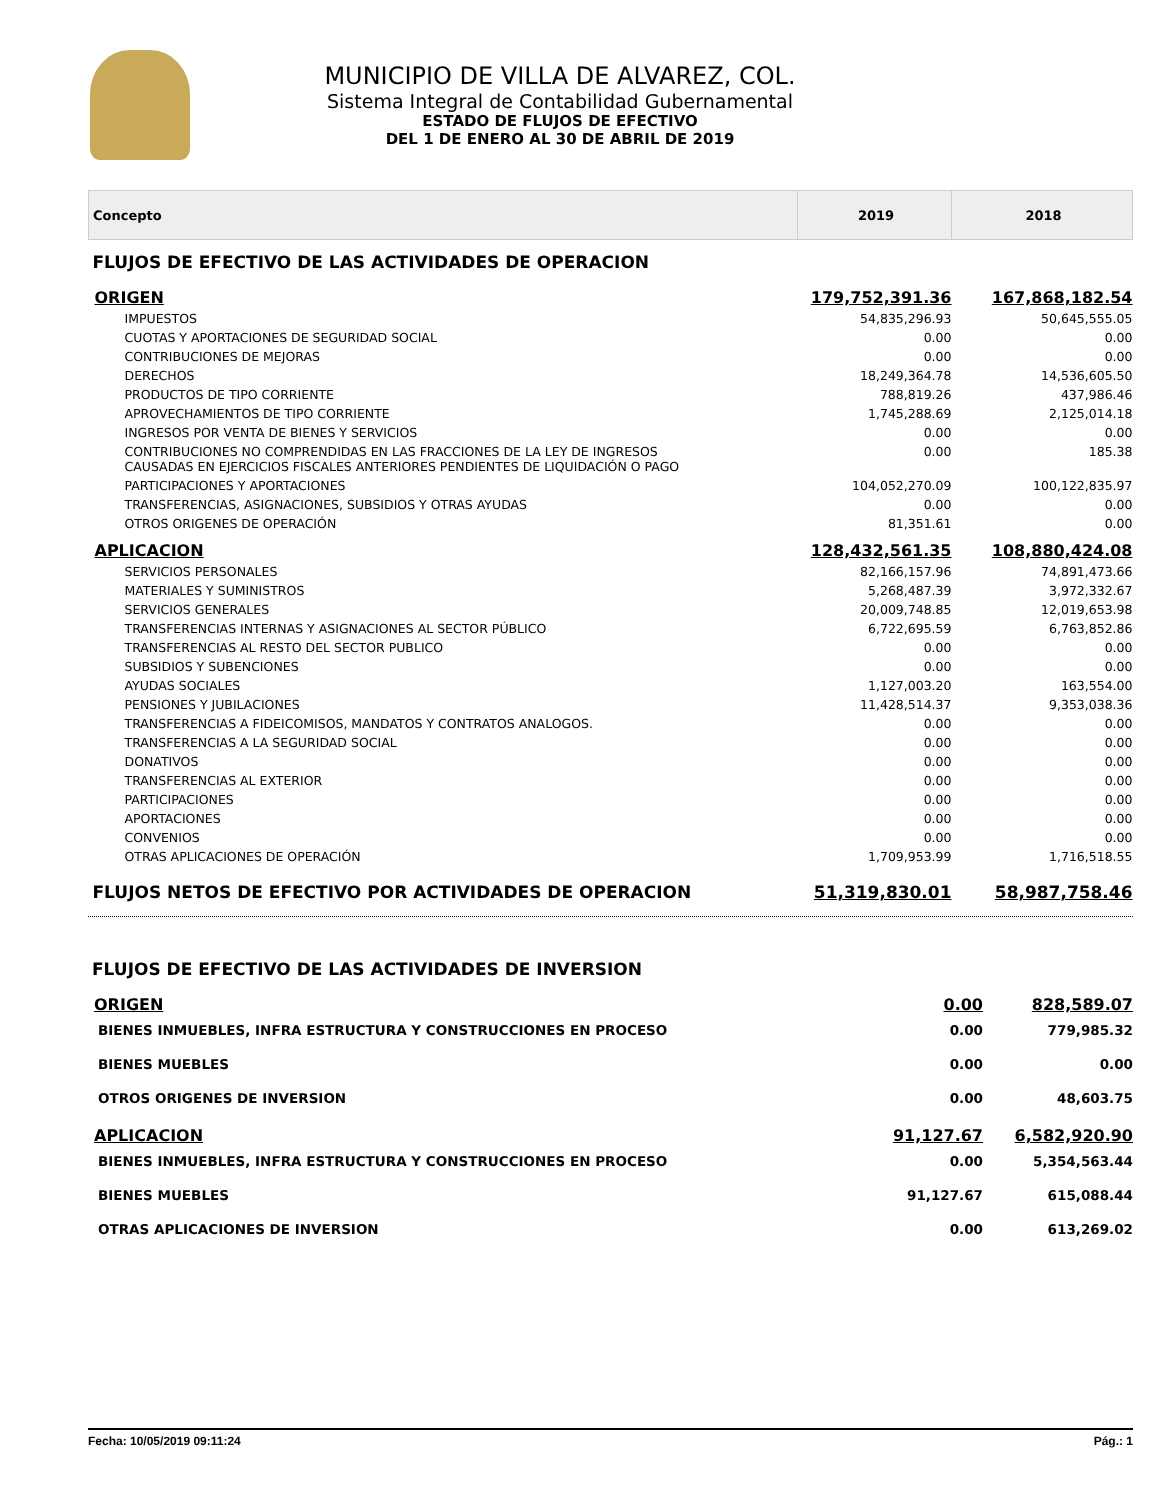MUNICIPIO DE VILLA DE ALVAREZ, COL.
Sistema Integral de Contabilidad Gubernamental
ESTADO DE FLUJOS DE EFECTIVO
DEL 1 DE ENERO AL 30 DE ABRIL DE 2019
| Concepto | 2019 | 2018 |
| --- | --- | --- |
| FLUJOS DE EFECTIVO DE LAS ACTIVIDADES DE OPERACION | | |
| ORIGEN | 179,752,391.36 | 167,868,182.54 |
| IMPUESTOS | 54,835,296.93 | 50,645,555.05 |
| CUOTAS Y APORTACIONES DE SEGURIDAD SOCIAL | 0.00 | 0.00 |
| CONTRIBUCIONES DE MEJORAS | 0.00 | 0.00 |
| DERECHOS | 18,249,364.78 | 14,536,605.50 |
| PRODUCTOS DE TIPO CORRIENTE | 788,819.26 | 437,986.46 |
| APROVECHAMIENTOS DE TIPO CORRIENTE | 1,745,288.69 | 2,125,014.18 |
| INGRESOS POR VENTA DE BIENES Y SERVICIOS | 0.00 | 0.00 |
| CONTRIBUCIONES NO COMPRENDIDAS EN LAS FRACCIONES DE LA LEY DE INGRESOS CAUSADAS EN EJERCICIOS FISCALES ANTERIORES PENDIENTES DE LIQUIDACIÓN O PAGO | 0.00 | 185.38 |
| PARTICIPACIONES Y APORTACIONES | 104,052,270.09 | 100,122,835.97 |
| TRANSFERENCIAS, ASIGNACIONES, SUBSIDIOS Y OTRAS AYUDAS | 0.00 | 0.00 |
| OTROS ORIGENES DE OPERACIÓN | 81,351.61 | 0.00 |
| APLICACION | 128,432,561.35 | 108,880,424.08 |
| SERVICIOS PERSONALES | 82,166,157.96 | 74,891,473.66 |
| MATERIALES Y SUMINISTROS | 5,268,487.39 | 3,972,332.67 |
| SERVICIOS GENERALES | 20,009,748.85 | 12,019,653.98 |
| TRANSFERENCIAS INTERNAS Y ASIGNACIONES AL SECTOR PÚBLICO | 6,722,695.59 | 6,763,852.86 |
| TRANSFERENCIAS AL RESTO DEL SECTOR PUBLICO | 0.00 | 0.00 |
| SUBSIDIOS Y SUBENCIONES | 0.00 | 0.00 |
| AYUDAS SOCIALES | 1,127,003.20 | 163,554.00 |
| PENSIONES Y JUBILACIONES | 11,428,514.37 | 9,353,038.36 |
| TRANSFERENCIAS A FIDEICOMISOS, MANDATOS Y CONTRATOS ANALOGOS. | 0.00 | 0.00 |
| TRANSFERENCIAS A LA SEGURIDAD SOCIAL | 0.00 | 0.00 |
| DONATIVOS | 0.00 | 0.00 |
| TRANSFERENCIAS AL EXTERIOR | 0.00 | 0.00 |
| PARTICIPACIONES | 0.00 | 0.00 |
| APORTACIONES | 0.00 | 0.00 |
| CONVENIOS | 0.00 | 0.00 |
| OTRAS APLICACIONES DE OPERACIÓN | 1,709,953.99 | 1,716,518.55 |
| FLUJOS NETOS DE EFECTIVO POR ACTIVIDADES DE OPERACION | 51,319,830.01 | 58,987,758.46 |
| FLUJOS DE EFECTIVO DE LAS ACTIVIDADES DE INVERSION | | |
| ORIGEN | 0.00 | 828,589.07 |
| BIENES INMUEBLES, INFRA ESTRUCTURA Y CONSTRUCCIONES EN PROCESO | 0.00 | 779,985.32 |
| BIENES MUEBLES | 0.00 | 0.00 |
| OTROS ORIGENES DE INVERSION | 0.00 | 48,603.75 |
| APLICACION | 91,127.67 | 6,582,920.90 |
| BIENES INMUEBLES, INFRA ESTRUCTURA Y CONSTRUCCIONES EN PROCESO | 0.00 | 5,354,563.44 |
| BIENES MUEBLES | 91,127.67 | 615,088.44 |
| OTRAS APLICACIONES DE INVERSION | 0.00 | 613,269.02 |
Fecha: 10/05/2019 09:11:24 Pág.: 1